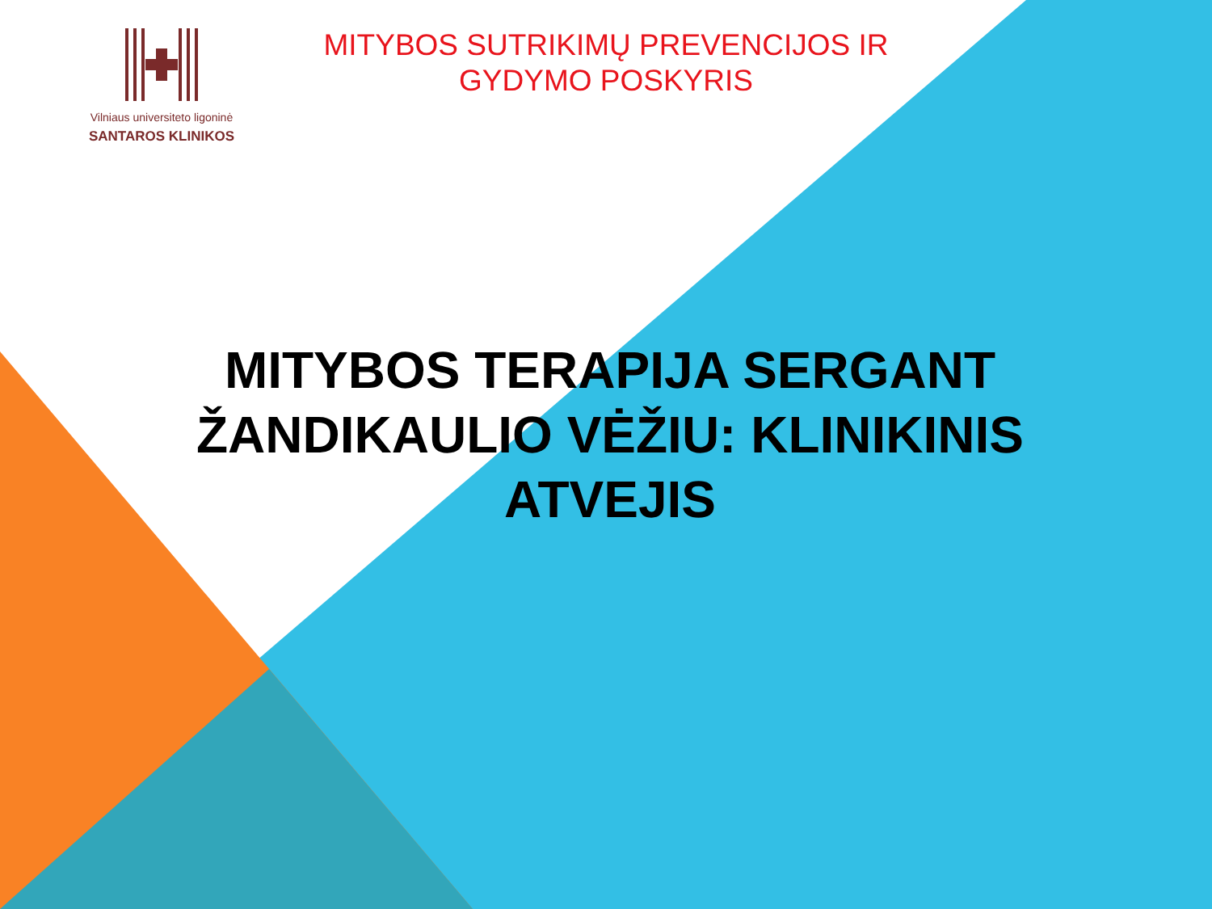Vilniaus universiteto ligoninė
SANTAROS KLINIKOS
MITYBOS SUTRIKIMŲ PREVENCIJOS IR GYDYMO POSKYRIS
MITYBOS TERAPIJA SERGANT ŽANDIKAULIO VĖŽIU: KLINIKINIS ATVEJIS